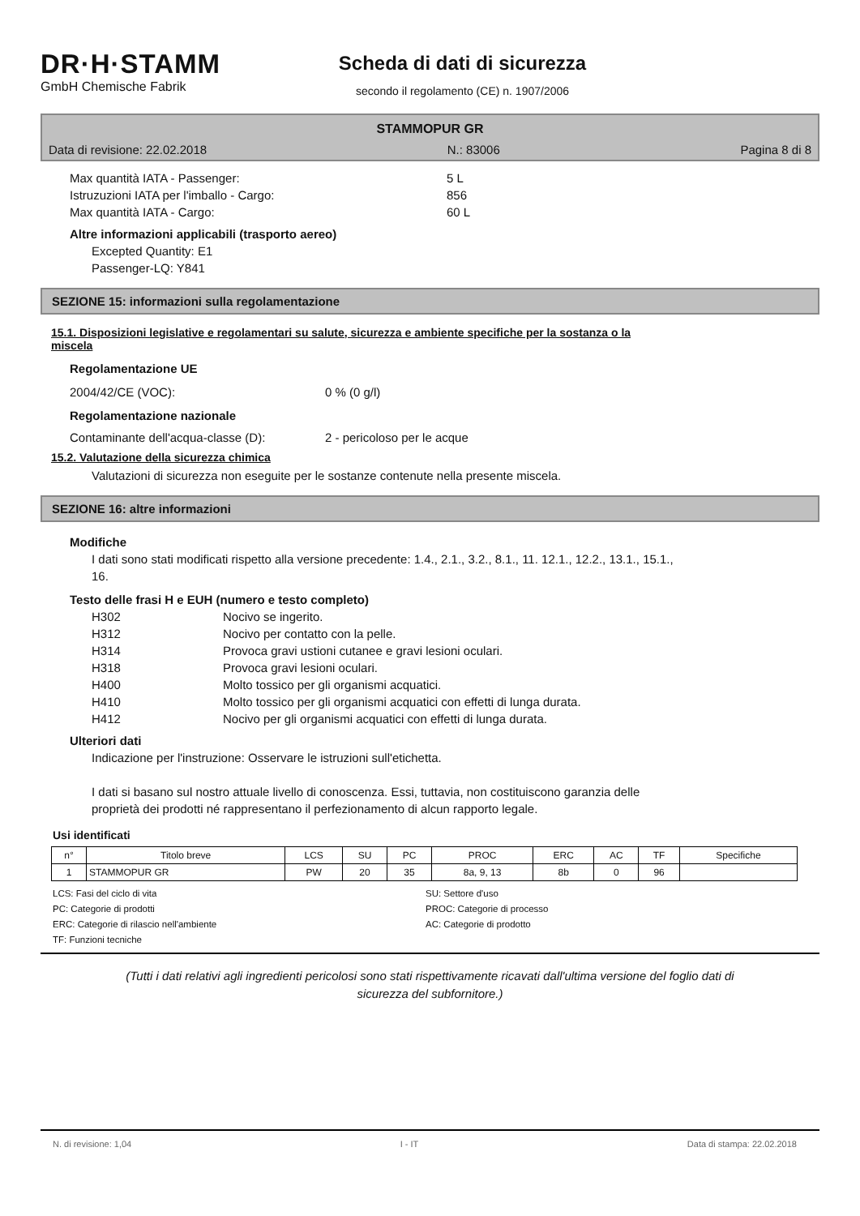DR·H·STAMM
GmbH Chemische Fabrik
Scheda di dati di sicurezza
secondo il regolamento (CE) n. 1907/2006
STAMMOPUR GR
Data di revisione: 22.02.2018 N.: 83006 Pagina 8 di 8
Max quantità IATA - Passenger: 5 L
Istruzuzioni IATA per l'imballo - Cargo: 856
Max quantità IATA - Cargo: 60 L
Altre informazioni applicabili (trasporto aereo)
Excepted Quantity: E1
Passenger-LQ: Y841
SEZIONE 15: informazioni sulla regolamentazione
15.1. Disposizioni legislative e regolamentari su salute, sicurezza e ambiente specifiche per la sostanza o la
miscela
Regolamentazione UE
2004/42/CE (VOC): 0 % (0 g/l)
Regolamentazione nazionale
Contaminante dell'acqua-classe (D): 2 - pericoloso per le acque
15.2. Valutazione della sicurezza chimica
Valutazioni di sicurezza non eseguite per le sostanze contenute nella presente miscela.
SEZIONE 16: altre informazioni
Modifiche
I dati sono stati modificati rispetto alla versione precedente: 1.4., 2.1., 3.2., 8.1., 11. 12.1., 12.2., 13.1., 15.1.,
16.
Testo delle frasi H e EUH (numero e testo completo)
H302 Nocivo se ingerito.
H312 Nocivo per contatto con la pelle.
H314 Provoca gravi ustioni cutanee e gravi lesioni oculari.
H318 Provoca gravi lesioni oculari.
H400 Molto tossico per gli organismi acquatici.
H410 Molto tossico per gli organismi acquatici con effetti di lunga durata.
H412 Nocivo per gli organismi acquatici con effetti di lunga durata.
Ulteriori dati
Indicazione per l'instruzione: Osservare le istruzioni sull'etichetta.
I dati si basano sul nostro attuale livello di conoscenza. Essi, tuttavia, non costituiscono garanzia delle
proprietà dei prodotti né rappresentano il perfezionamento di alcun rapporto legale.
Usi identificati
| n° | Titolo breve | LCS | SU | PC | PROC | ERC | AC | TF | Specifiche |
| --- | --- | --- | --- | --- | --- | --- | --- | --- | --- |
| 1 | STAMMOPUR GR | PW | 20 | 35 | 8a, 9, 13 | 8b | 0 | 96 | |
LCS: Fasi del ciclo di vita SU: Settore d'uso PC: Categorie di prodotti PROC: Categorie di processo ERC: Categorie di rilascio nell'ambiente AC: Categorie di prodotto TF: Funzioni tecniche
(Tutti i dati relativi agli ingredienti pericolosi sono stati rispettivamente ricavati dall'ultima versione del foglio dati di
sicurezza del subfornitore.)
N. di revisione: 1,04 I - IT Data di stampa: 22.02.2018